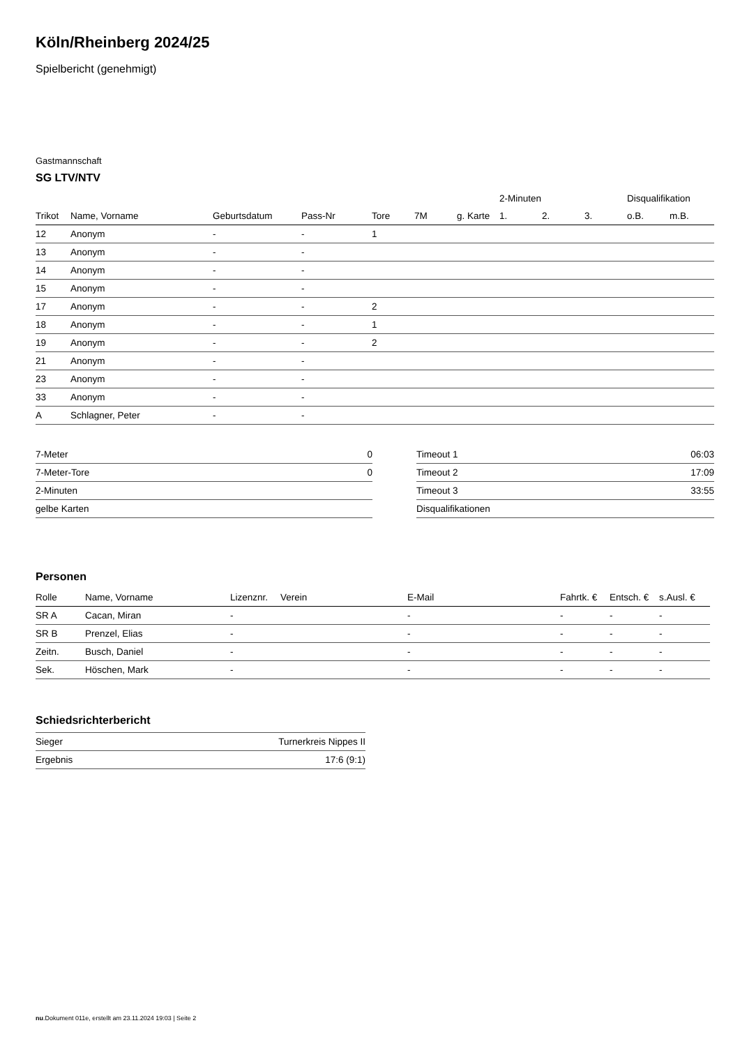Köln/Rheinberg 2024/25
Spielbericht (genehmigt)
Gastmannschaft
SG LTV/NTV
| | | | | | | | | 2-Minuten | | | Disqualifikation | |
| --- | --- | --- | --- | --- | --- | --- | --- | --- | --- | --- | --- | --- |
| Trikot | Name, Vorname | Geburtsdatum | Pass-Nr | Tore | 7M | g. Karte | | 1. | 2. | 3. | o.B. | m.B. |
| 12 | Anonym | - | - | 1 | | | | | | | | |
| 13 | Anonym | - | - | | | | | | | | | |
| 14 | Anonym | - | - | | | | | | | | | |
| 15 | Anonym | - | - | | | | | | | | | |
| 17 | Anonym | - | - | 2 | | | | | | | | |
| 18 | Anonym | - | - | 1 | | | | | | | | |
| 19 | Anonym | - | - | 2 | | | | | | | | |
| 21 | Anonym | - | - | | | | | | | | | |
| 23 | Anonym | - | - | | | | | | | | | |
| 33 | Anonym | - | - | | | | | | | | | |
| A | Schlagner, Peter | - | - | | | | | | | | | |
| 7-Meter | 0 |
| 7-Meter-Tore | 0 |
| 2-Minuten | |
| gelbe Karten | |
| Timeout 1 | 06:03 |
| Timeout 2 | 17:09 |
| Timeout 3 | 33:55 |
| Disqualifikationen | |
Personen
| Rolle | Name, Vorname | Lizenznr. | Verein | E-Mail | Fahrtk. € | Entsch. € | s.Ausl. € |
| --- | --- | --- | --- | --- | --- | --- | --- |
| SR A | Cacan, Miran | - | | - | - | - | - |
| SR B | Prenzel, Elias | - | | - | - | - | - |
| Zeitn. | Busch, Daniel | - | | - | - | - | - |
| Sek. | Höschen, Mark | - | | - | - | - | - |
Schiedsrichterbericht
| Sieger | Turnerkreis Nippes II |
| Ergebnis | 17:6 (9:1) |
nu.Dokument 011e, erstellt am 23.11.2024 19:03 | Seite 2